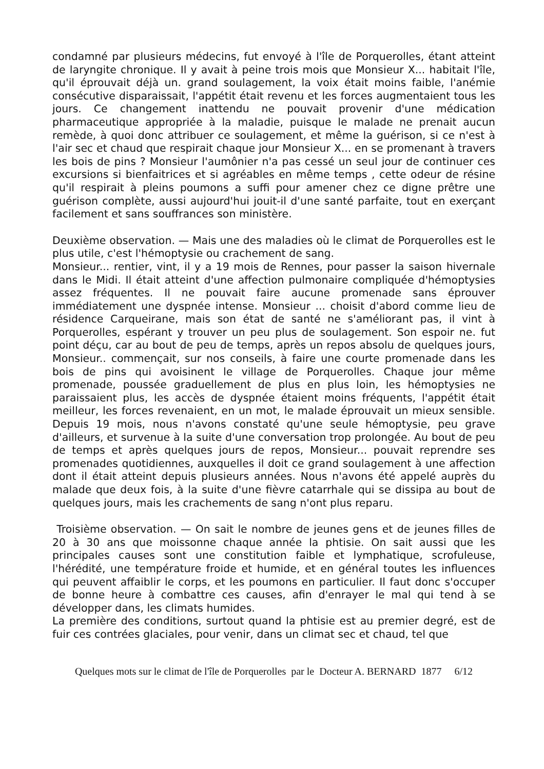condamné par plusieurs médecins, fut envoyé à l'île de Porquerolles, étant atteint de laryngite chronique. Il y avait à peine trois mois que Monsieur X... habitait l'île, qu'il éprouvait déjà un. grand soulagement, la voix était moins faible, l'anémie consécutive disparaissait, l'appétit était revenu et les forces augmentaient tous les jours. Ce changement inattendu ne pouvait provenir d'une médication pharmaceutique appropriée à la maladie, puisque le malade ne prenait aucun remède, à quoi donc attribuer ce soulagement, et même la guérison, si ce n'est à l'air sec et chaud que respirait chaque jour Monsieur X... en se promenant à travers les bois de pins ? Monsieur l'aumônier n'a pas cessé un seul jour de continuer ces excursions si bienfaitrices et si agréables en même temps , cette odeur de résine qu'il respirait à pleins poumons a suffi pour amener chez ce digne prêtre une guérison complète, aussi aujourd'hui jouit-il d'une santé parfaite, tout en exerçant facilement et sans souffrances son ministère.
Deuxième observation. — Mais une des maladies où le climat de Porquerolles est le plus utile, c'est l'hémoptysie ou crachement de sang.
Monsieur... rentier, vint, il y a 19 mois de Rennes, pour passer la saison hivernale dans le Midi. Il était atteint d'une affection pulmonaire compliquée d'hémoptysies assez fréquentes. Il ne pouvait faire aucune promenade sans éprouver immédiatement une dyspnée intense. Monsieur ... choisit d'abord comme lieu de résidence Carqueirane, mais son état de santé ne s'améliorant pas, il vint à Porquerolles, espérant y trouver un peu plus de soulagement. Son espoir ne. fut point déçu, car au bout de peu de temps, après un repos absolu de quelques jours, Monsieur.. commençait, sur nos conseils, à faire une courte promenade dans les bois de pins qui avoisinent le village de Porquerolles. Chaque jour même promenade, poussée graduellement de plus en plus loin, les hémoptysies ne paraissaient plus, les accès de dyspnée étaient moins fréquents, l'appétit était meilleur, les forces revenaient, en un mot, le malade éprouvait un mieux sensible. Depuis 19 mois, nous n'avons constaté qu'une seule hémoptysie, peu grave d'ailleurs, et survenue à la suite d'une conversation trop prolongée. Au bout de peu de temps et après quelques jours de repos, Monsieur... pouvait reprendre ses promenades quotidiennes, auxquelles il doit ce grand soulagement à une affection dont il était atteint depuis plusieurs années. Nous n'avons été appelé auprès du malade que deux fois, à la suite d'une fièvre catarrhale qui se dissipa au bout de quelques jours, mais les crachements de sang n'ont plus reparu.
Troisième observation. — On sait le nombre de jeunes gens et de jeunes filles de 20 à 30 ans que moissonne chaque année la phtisie. On sait aussi que les principales causes sont une constitution faible et lymphatique, scrofuleuse, l'hérédité, une température froide et humide, et en général toutes les influences qui peuvent affaiblir le corps, et les poumons en particulier. Il faut donc s'occuper de bonne heure à combattre ces causes, afin d'enrayer le mal qui tend à se développer dans, les climats humides.
La première des conditions, surtout quand la phtisie est au premier degré, est de fuir ces contrées glaciales, pour venir, dans un climat sec et chaud, tel que
Quelques mots sur le climat de l'île de Porquerolles par le Docteur A. BERNARD 1877 6/12